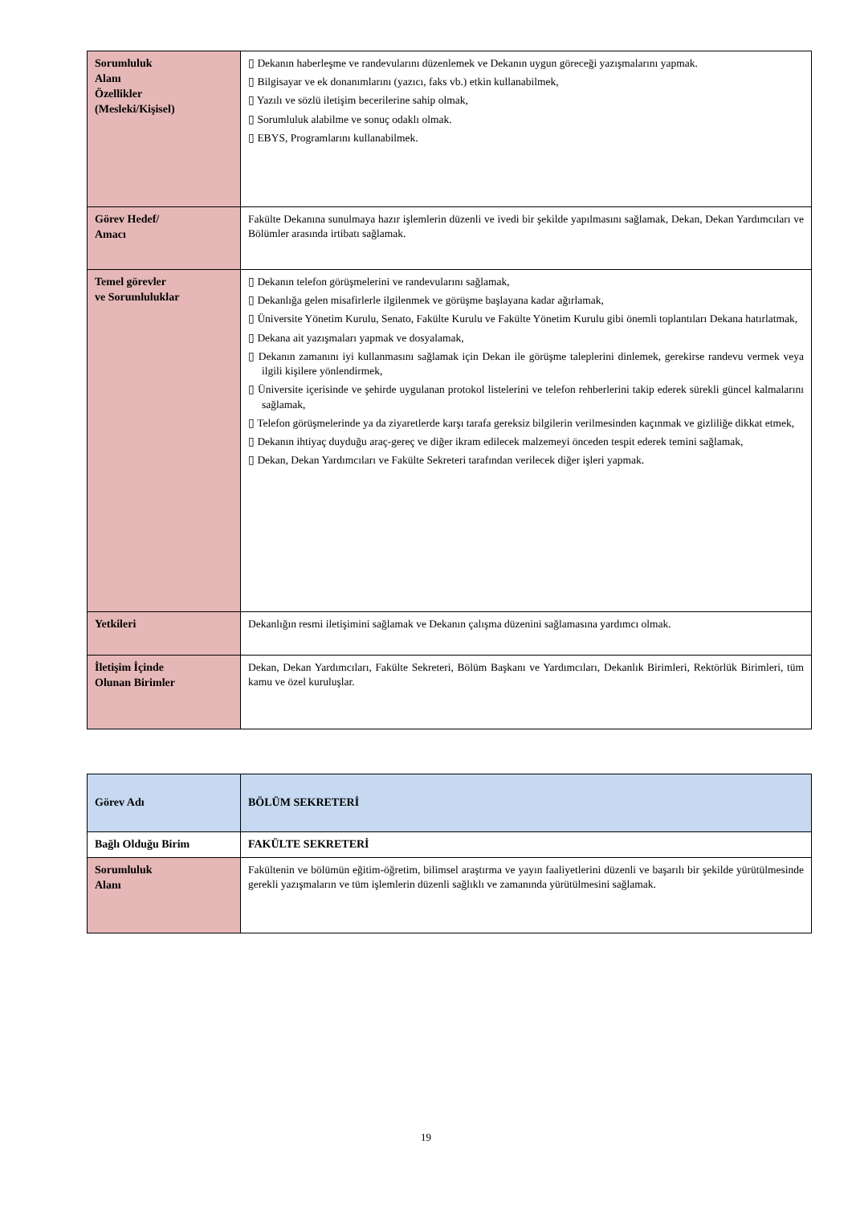| Sorumluluk Alanı Özellikler (Mesleki/Kişisel) | ▯ Dekanın haberleşme ve randevularını düzenlemek ve Dekanın uygun göreceği yazışmalarını yapmak. ▯ Bilgisayar ve ek donanımlarını (yazıcı, faks vb.) etkin kullanabilmek, ▯ Yazılı ve sözlü iletişim becerilerine sahip olmak, ▯ Sorumluluk alabilme ve sonuç odaklı olmak. ▯ EBYS, Programlarını kullanabilmek. |
| Görev Hedef/ Amacı | Fakülte Dekanına sunulmaya hazır işlemlerin düzenli ve ivedi bir şekilde yapılmasını sağlamak, Dekan, Dekan Yardımcıları ve Bölümler arasında irtibatı sağlamak. |
| Temel görevler ve Sorumluluklar | ▯ Dekanın telefon görüşmelerini ve randevularını sağlamak, ▯ Dekanlığa gelen misafirlerle ilgilenmek ve görüşme başlayana kadar ağırlamak, ▯ Üniversite Yönetim Kurulu, Senato, Fakülte Kurulu ve Fakülte Yönetim Kurulu gibi önemli toplantıları Dekana hatırlatmak, ▯ Dekana ait yazışmaları yapmak ve dosyalamak, ▯ Dekanın zamanını iyi kullanmasını sağlamak için Dekan ile görüşme taleplerini dinlemek, gerekirse randevu vermek veya ilgili kişilere yönlendirmek, ▯ Üniversite içerisinde ve şehirde uygulanan protokol listelerini ve telefon rehberlerini takip ederek sürekli güncel kalmalarını sağlamak, ▯ Telefon görüşmelerinde ya da ziyaretlerde karşı tarafa gereksiz bilgilerin verilmesinden kaçınmak ve gizliliğe dikkat etmek, ▯ Dekanın ihtiyaç duyduğu araç-gereç ve diğer ikram edilecek malzemeyi önceden tespit ederek temini sağlamak, ▯ Dekan, Dekan Yardımcıları ve Fakülte Sekreteri tarafından verilecek diğer işleri yapmak. |
| Yetkileri | Dekanlığın resmi iletişimini sağlamak ve Dekanın çalışma düzenini sağlamasına yardımcı olmak. |
| İletişim İçinde Olunan Birimler | Dekan, Dekan Yardımcıları, Fakülte Sekreteri, Bölüm Başkanı ve Yardımcıları, Dekanlık Birimleri, Rektörlük Birimleri, tüm kamu ve özel kuruluşlar. |
| Görev Adı | BÖLÜM SEKRETERİ |
| Bağlı Olduğu Birim | FAKÜLTE SEKRETERİ |
| Sorumluluk Alanı | Fakültenin ve bölümün eğitim-öğretim, bilimsel araştırma ve yayın faaliyetlerini düzenli ve başarılı bir şekilde yürütülmesinde gerekli yazışmaların ve tüm işlemlerin düzenli sağlıklı ve zamanında yürütülmesini sağlamak. |
19